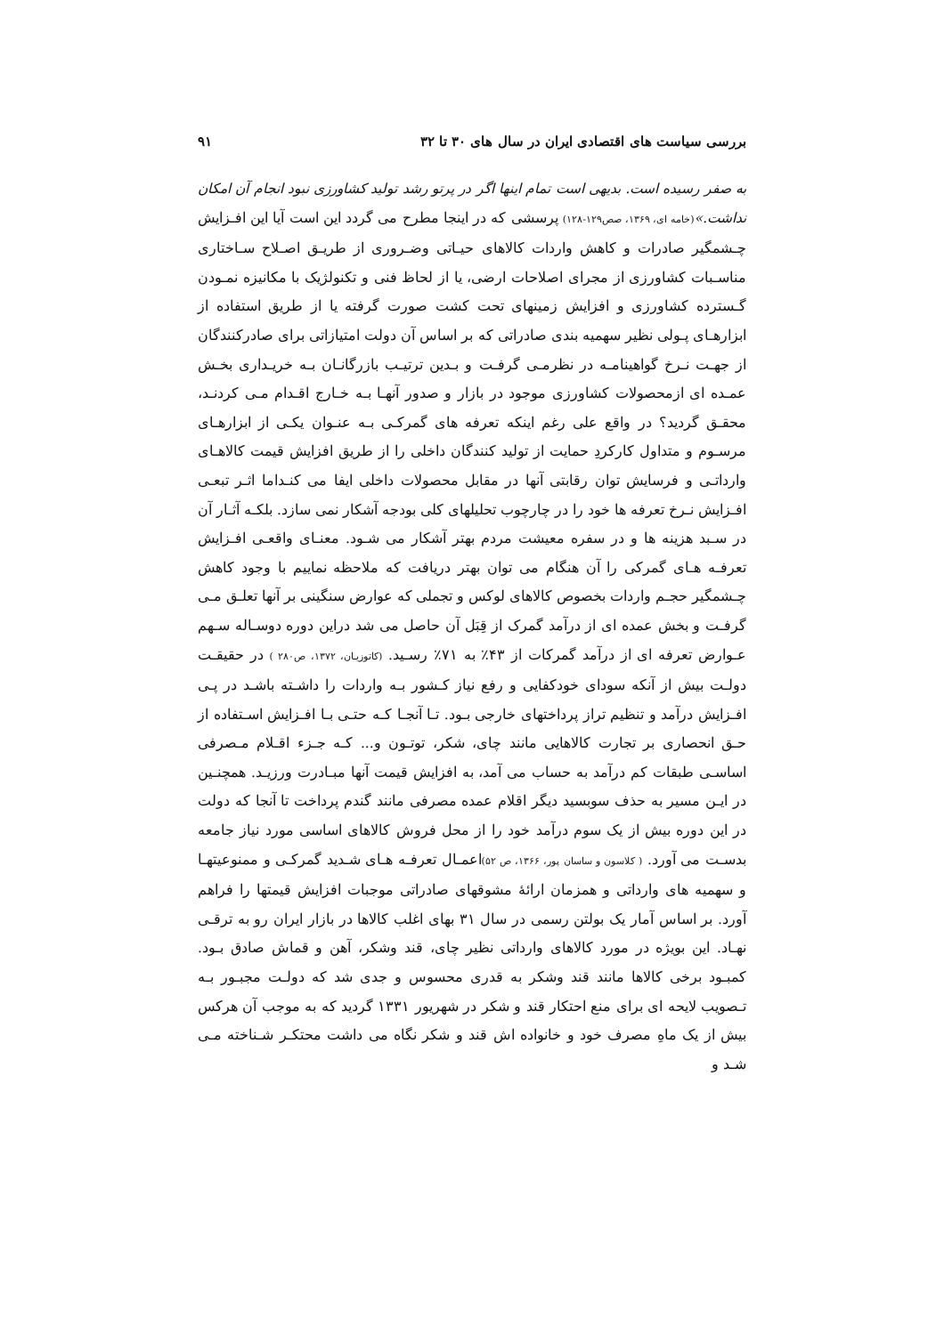بررسی سیاست های اقتصادی ایران در سال های ۳۰ تا ۳۲ ۹۱
به صفر رسیده است. بدیهی است تمام اینها اگر در پرتو رشد تولید کشاورزی نبود انجام آن امکان نداشت.»(خامه ای، ۱۳۶۹، صص۱۲۹-۱۲۸) پرسشی که در اینجا مطرح می گردد این است آیا این افـزایش چـشمگیر صادرات و کاهش واردات کالاهای حیـاتی وضـروری از طریـق اصـلاح سـاختاری مناسـبات کشاورزی از مجرای اصلاحات ارضی، یا از لحاظ فنی و تکنولژیک با مکانیزه نمـودن گـسترده کشاورزی و افزایش زمینهای تحت کشت صورت گرفته یا از طریق استفاده از ابزارهـای پـولی نظیر سهمیه بندی صادراتی که بر اساس آن دولت امتیازاتی برای صادرکنندگان از جهـت نـرخ گواهینامـه در نظرمـی گرفـت و بـدین ترتیـب بازرگانـان بـه خریـداری بخـش عمـده ای ازمحصولات کشاورزی موجود در بازار و صدور آنهـا بـه خـارج اقـدام مـی کردنـد، محقـق گردید؟ در واقع علی رغم اینکه تعرفه های گمرکـی بـه عنـوان یکـی از ابزارهـای مرسـوم و متداول کارکردِ حمایت از تولید کنندگان داخلی را از طریق افزایش قیمت کالاهـای وارداتـی و فرسایش توان رقابتی آنها در مقابل محصولات داخلی ایفا می کنـداما اثـر تبعـی افـزایش نـرخ تعرفه ها خود را در چارچوب تحلیلهای کلی بودجه آشکار نمی سازد. بلکـه آثـار آن در سـبد هزینه ها و در سفره معیشت مردم بهتر آشکار می شـود. معنـای واقعـی افـزایش تعرفـه هـای گمرکی را آن هنگام می توان بهتر دریافت که ملاحظه نماییم با وجود کاهش چـشمگیر حجـم واردات بخصوص کالاهای لوکس و تجملی که عوارض سنگینی بر آنها تعلـق مـی گرفـت و بخش عمده ای از درآمد گمرک از قِبَل آن حاصل می شد دراین دوره دوسـاله سـهم عـوارض تعرفه ای از درآمد گمرکات از ۴۳٪ به ۷۱٪ رسـید. (کاتوزیـان، ۱۳۷۲، ص۲۸۰ ) در حقیقـت دولـت بیش از آنکه سودای خودکفایی و رفع نیاز کـشور بـه واردات را داشـته باشـد در پـی افـزایش درآمد و تنظیم تراز پرداختهای خارجی بـود. تـا آنجـا کـه حتـی بـا افـزایش اسـتفاده از حـق انحصاری بر تجارت کالاهایی مانند چای، شکر، توتـون و... کـه جـزء اقـلام مـصرفی اساسـی طبقات کم درآمد به حساب می آمد، به افزایش قیمت آنها مبـادرت ورزیـد. همچنـین در ایـن مسیر به حذف سوبسید دیگر اقلام عمده مصرفی مانند گندم پرداخت تا آنجا که دولت در این دوره بیش از یک سوم درآمد خود را از محل فروش کالاهای اساسی مورد نیاز جامعه بدسـت می آورد. ( کلاسون و ساسان پور، ۱۳۶۶، ص ۵۲) اعمـال تعرفـه هـای شـدید گمرکـی و ممنوعیتهـا و سهمیه های وارداتی و همزمان ارائهٔ مشوقهای صادراتی موجبات افزایش قیمتها را فراهم آورد. بر اساس آمار یک بولتن رسمی در سال ۳۱ بهای اغلب کالاها در بازار ایران رو به ترقـی نهـاد. این بویژه در مورد کالاهای وارداتی نظیر چای، قند وشکر، آهن و قماش صادق بـود. کمبـود برخی کالاها مانند قند وشکر به قدری محسوس و جدی شد که دولـت مجبـور بـه تـصویب لایحه ای برای منع احتکار قند و شکر در شهریور ۱۳۳۱ گردید که به موجب آن هرکس بیش از یک ماهِ مصرف خود و خانواده اش قند و شکر نگاه می داشت محتکـر شـناخته مـی شـد و